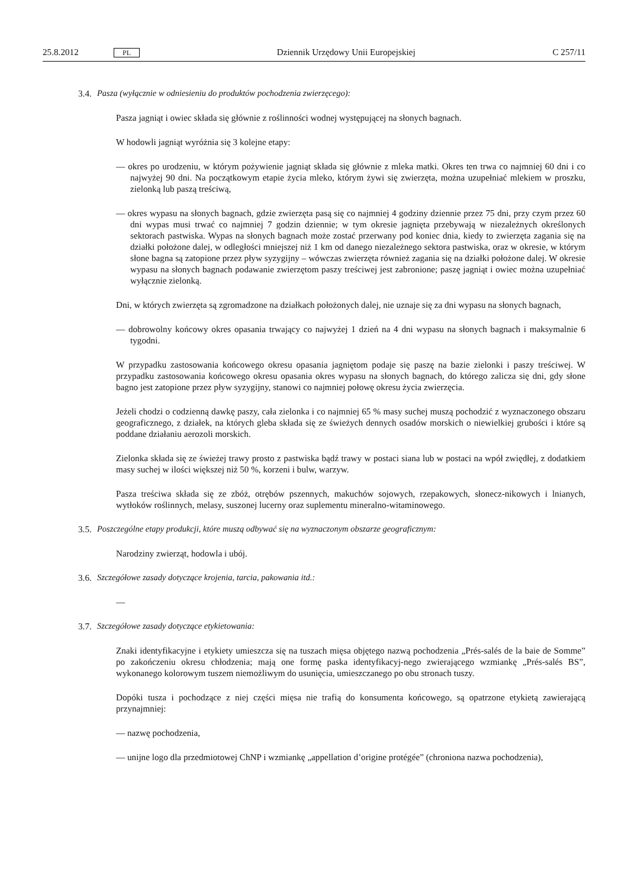25.8.2012 PL Dziennik Urzędowy Unii Europejskiej C 257/11
3.4. Pasza (wyłącznie w odniesieniu do produktów pochodzenia zwierzęcego):
Pasza jagniąt i owiec składa się głównie z roślinności wodnej występującej na słonych bagnach.
W hodowli jagniąt wyróżnia się 3 kolejne etapy:
— okres po urodzeniu, w którym pożywienie jagniąt składa się głównie z mleka matki. Okres ten trwa co najmniej 60 dni i co najwyżej 90 dni. Na początkowym etapie życia mleko, którym żywi się zwierzęta, można uzupełniać mlekiem w proszku, zielonką lub paszą treściwą,
— okres wypasu na słonych bagnach, gdzie zwierzęta pasą się co najmniej 4 godziny dziennie przez 75 dni, przy czym przez 60 dni wypas musi trwać co najmniej 7 godzin dziennie; w tym okresie jagnięta przebywają w niezależnych określonych sektorach pastwiska. Wypas na słonych bagnach może zostać przerwany pod koniec dnia, kiedy to zwierzęta zagania się na działki położone dalej, w odległości mniejszej niż 1 km od danego niezależnego sektora pastwiska, oraz w okresie, w którym słone bagna są zatopione przez pływ syzygijny – wówczas zwierzęta również zagania się na działki położone dalej. W okresie wypasu na słonych bagnach podawanie zwierzętom paszy treściwej jest zabronione; paszę jagniąt i owiec można uzupełniać wyłącznie zielonką.
Dni, w których zwierzęta są zgromadzone na działkach położonych dalej, nie uznaje się za dni wypasu na słonych bagnach,
— dobrowolny końcowy okres opasania trwający co najwyżej 1 dzień na 4 dni wypasu na słonych bagnach i maksymalnie 6 tygodni.
W przypadku zastosowania końcowego okresu opasania jagniętom podaje się paszę na bazie zielonki i paszy treściwej. W przypadku zastosowania końcowego okresu opasania okres wypasu na słonych bagnach, do którego zalicza się dni, gdy słone bagno jest zatopione przez pływ syzygijny, stanowi co najmniej połowę okresu życia zwierzęcia.
Jeżeli chodzi o codzienną dawkę paszy, cała zielonka i co najmniej 65 % masy suchej muszą pochodzić z wyznaczonego obszaru geograficznego, z działek, na których gleba składa się ze świeżych dennych osadów morskich o niewielkiej grubości i które są poddane działaniu aerozoli morskich.
Zielonka składa się ze świeżej trawy prosto z pastwiska bądź trawy w postaci siana lub w postaci na wpół zwiędłej, z dodatkiem masy suchej w ilości większej niż 50 %, korzeni i bulw, warzyw.
Pasza treściwa składa się ze zbóż, otrębów pszennych, makuchów sojowych, rzepakowych, słonecz-nikowych i lnianych, wytłoków roślinnych, melasy, suszonej lucerny oraz suplementu mineralno-witaminowego.
3.5. Poszczególne etapy produkcji, które muszą odbywać się na wyznaczonym obszarze geograficznym:
Narodziny zwierząt, hodowla i ubój.
3.6. Szczegółowe zasady dotyczące krojenia, tarcia, pakowania itd.:
—
3.7. Szczegółowe zasady dotyczące etykietowania:
Znaki identyfikacyjne i etykiety umieszcza się na tuszach mięsa objętego nazwą pochodzenia „Prés-salés de la baie de Somme” po zakończeniu okresu chłodzenia; mają one formę paska identyfikacyj-nego zwierającego wzmiankę „Prés-salés BS”, wykonanego kolorowym tuszem niemożliwym do usunięcia, umieszczanego po obu stronach tuszy.
Dopóki tusza i pochodzące z niej części mięsa nie trafią do konsumenta końcowego, są opatrzone etykietą zawierającą przynajmniej:
— nazwę pochodzenia,
— unijne logo dla przedmiotowej ChNP i wzmiankę „appellation d’origine protégée” (chroniona nazwa pochodzenia),